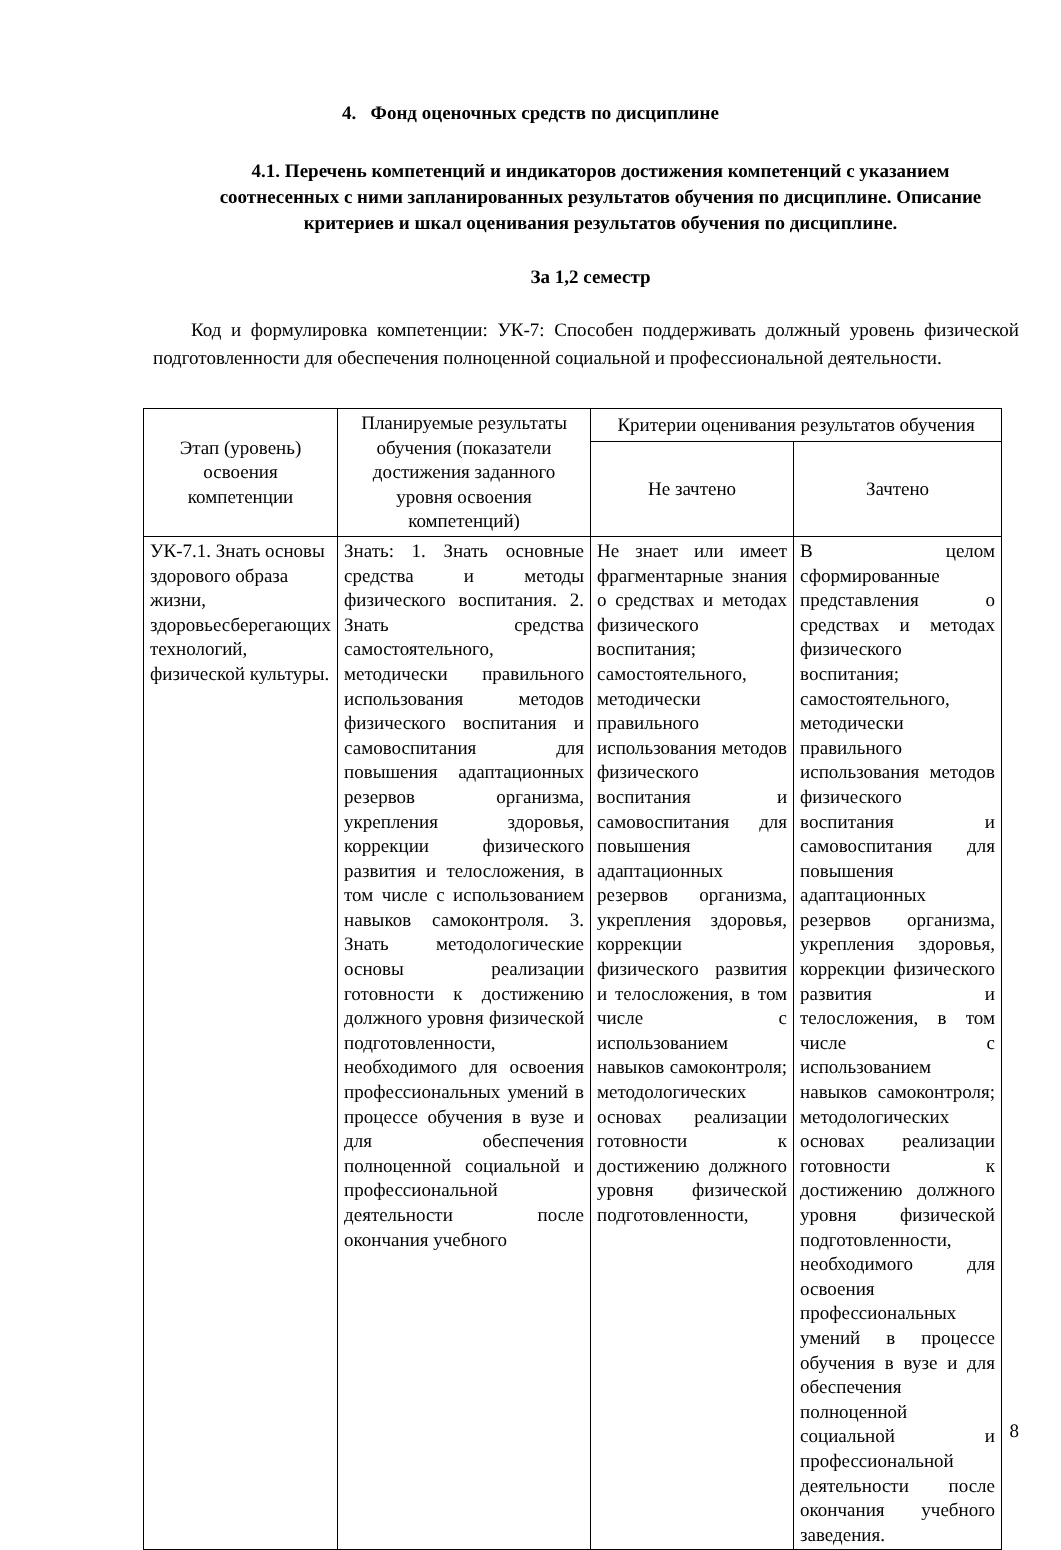4. Фонд оценочных средств по дисциплине
4.1. Перечень компетенций и индикаторов достижения компетенций с указанием соотнесенных с ними запланированных результатов обучения по дисциплине. Описание критериев и шкал оценивания результатов обучения по дисциплине.
За 1,2 семестр
Код и формулировка компетенции: УК-7: Способен поддерживать должный уровень физической подготовленности для обеспечения полноценной социальной и профессиональной деятельности.
| Этап (уровень) освоения компетенции | Планируемые результаты обучения (показатели достижения заданного уровня освоения компетенций) | Критерии оценивания результатов обучения | |
| --- | --- | --- | --- |
| | | Не зачтено | Зачтено |
| УК-7.1. Знать основы здорового образа жизни, здоровьесберегающих технологий, физической культуры. | Знать: 1. Знать основные средства и методы физического воспитания. 2. Знать средства самостоятельного, методически правильного использования методов физического воспитания и самовоспитания для повышения адаптационных резервов организма, укрепления здоровья, коррекции физического развития и телосложения, в том числе с использованием навыков самоконтроля. 3. Знать методологические основы реализации готовности к достижению должного уровня физической подготовленности, необходимого для освоения профессиональных умений в процессе обучения в вузе и для обеспечения полноценной социальной и профессиональной деятельности после окончания учебного | Не знает или имеет фрагментарные знания о средствах и методах физического воспитания; самостоятельного, методически правильного использования методов физического воспитания и самовоспитания для повышения адаптационных резервов организма, укрепления здоровья, коррекции физического развития и телосложения, в том числе с использованием навыков самоконтроля; методологических основах реализации готовности к достижению должного уровня физической подготовленности, | В целом сформированные представления о средствах и методах физического воспитания; самостоятельного, методически правильного использования методов физического воспитания и самовоспитания для повышения адаптационных резервов организма, укрепления здоровья, коррекции физического развития и телосложения, в том числе с использованием навыков самоконтроля; методологических основах реализации готовности к достижению должного уровня физической подготовленности, необходимого для освоения профессиональных умений в процессе обучения в вузе и для обеспечения полноценной социальной и профессиональной деятельности после окончания учебного заведения. |
8